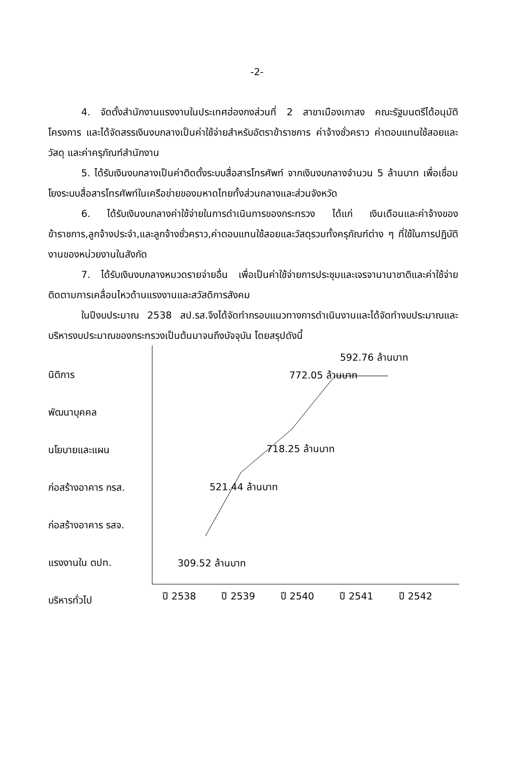-2-
4. จัดตั้งสำนักงานแรงงานในประเทศฮ่องกงส่วนที่ 2 สาขาเมืองเกาสง คณะรัฐมนตรีได้อนุมัติโครงการ และได้จัดสรรเงินงบกลางเป็นค่าใช้จ่ายสำหรับอัตราข้าราชการ ค่าจ้างชั่วคราว ค่าตอบแทนใช้สอยและวัสดุ และค่าครุภัณฑ์สำนักงาน
5. ได้รับเงินงบกลางเป็นค่าติดตั้งระบบสื่อสารโทรศัพท์ จากเงินงบกลางจำนวน 5 ล้านบาท เพื่อเชื่อมโยงระบบสื่อสารโทรศัพท์ในเครือข่ายของมหาดไทยทั้งส่วนกลางและส่วนจังหวัด
6. ได้รับเงินงบกลางค่าใช้จ่ายในการดำเนินการของกระทรวง ได้แก่ เงินเดือนและค่าจ้างของข้าราชการ,ลูกจ้างประจำ,และลูกจ้างชั่วคราว,ค่าตอบแทนใช้สอยและวัสดุรวมทั้งครุภัณฑ์ต่าง ๆ ที่ใช้ในการปฏิบัติงานของหน่วยงานในสังกัด
7. ได้รับเงินงบกลางหมวดรายจ่ายอื่น เพื่อเป็นค่าใช้จ่ายการประชุมและเจรจานานาชาติและค่าใช้จ่ายติดตามการเคลื่อนไหวด้านแรงงานและสวัสดิการสังคม
ในปีงบประมาณ 2538 สป.รส.จึงได้จัดทำกรอบแนวทางการดำเนินงานและได้จัดทำงบประมาณและบริหารงบประมาณของกระทรวงเป็นต้นมาจนถึงบัจจุบัน โดยสรุปดังนี้
นิติการ
พัฒนาบุคคล
นโยบายและแผน
ก่อสร้างอาคาร กรส.
ก่อสร้างอาคาร รสจ.
แรงงานใน ตปท.
บริหารทั่วไป
592.76 ล้านบาท
772.05 ล้านบาท
718.25 ล้านบาท
521.44 ล้านบาท
309.52 ล้านบาท
ปี 2538 ปี 2539 ปี 2540 ปี 2541 ปี 2542